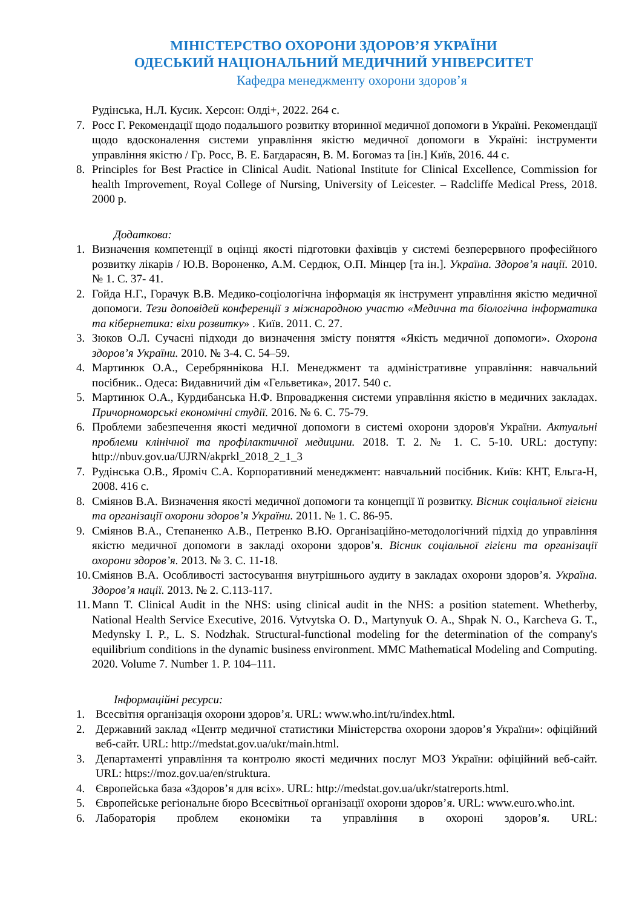МІНІСТЕРСТВО ОХОРОНИ ЗДОРОВ’Я УКРАЇНИ
ОДЕСЬКИЙ НАЦІОНАЛЬНИЙ МЕДИЧНИЙ УНІВЕРСИТЕТ
Кафедра менеджменту охорони здоров’я
Рудінська, Н.Л. Кусик. Херсон: Олді+, 2022. 264 с.
7. Росс Г. Рекомендації щодо подальшого розвитку вторинної медичної допомоги в Україні. Рекомендації щодо вдосконалення системи управління якістю медичної допомоги в Україні: інструменти управління якістю / Гр. Росс, В. Е. Багдарасян, В. М. Богомаз та [ін.] Київ, 2016. 44 с.
8. Principles for Best Practice in Clinical Audit. National Institute for Clinical Excellence, Commission for health Improvement, Royal College of Nursing, University of Leicester. – Radcliffe Medical Press, 2018. 2000 p.
Додаткова:
1. Визначення компетенції в оцінці якості підготовки фахівців у системі безперервного професійного розвитку лікарів / Ю.В. Вороненко, А.М. Сердюк, О.П. Мінцер [та ін.]. Україна. Здоров’я нації. 2010. № 1. С. 37- 41.
2. Гойда Н.Г., Горачук В.В. Медико-соціологічна інформація як інструмент управління якістю медичної допомоги. Тези доповідей конференції з міжнародною участю «Медична та біологічна інформатика та кібернетика: віхи розвитку» . Київ. 2011. С. 27.
3. Зюков О.Л. Сучасні підходи до визначення змісту поняття «Якість медичної допомоги». Охорона здоров’я України. 2010. № 3-4. С. 54–59.
4. Мартинюк О.А., Серебряннікова Н.І. Менеджмент та адміністративне управління: навчальний посібник.. Одеса: Видавничий дім «Гельветика», 2017. 540 с.
5. Мартинюк О.А., Курдибанська Н.Ф. Впровадження системи управління якістю в медичних закладах. Причорноморські економічні студії. 2016. № 6. С. 75-79.
6. Проблеми забезпечення якості медичної допомоги в системі охорони здоров'я України. Актуальні проблеми клінічної та профілактичної медицини. 2018. Т. 2. № 1. С. 5-10. URL: доступу: http://nbuv.gov.ua/UJRN/akprkl_2018_2_1_3
7. Рудінська О.В., Яроміч С.А. Корпоративний менеджмент: навчальний посібник. Київ: КНТ, Ельга-Н, 2008. 416 с.
8. Сміянов В.А. Визначення якості медичної допомоги та концепції її розвитку. Вісник соціальної гігієни та організації охорони здоров’я України. 2011. № 1. С. 86-95.
9. Сміянов В.А., Степаненко А.В., Петренко В.Ю. Організаційно-методологічний підхід до управління якістю медичної допомоги в закладі охорони здоров’я. Вісник соціальної гігієни та організації охорони здоров’я. 2013. № 3. С. 11-18.
10. Сміянов В.А. Особливості застосування внутрішнього аудиту в закладах охорони здоров’я. Україна. Здоров’я нації. 2013. № 2. С.113-117.
11. Mann T. Clinical Audit in the NHS: using clinical audit in the NHS: a position statement. Whetherby, National Health Service Executive, 2016. Vytvytska O. D., Martynyuk O. A., Shpak N. O., Karcheva G. T., Medynsky I. P., L. S. Nodzhak. Structural-functional modeling for the determination of the company's equilibrium conditions in the dynamic business environment. MMC Mathematical Modeling and Computing. 2020. Volume 7. Number 1. P. 104–111.
Інформаційні ресурси:
1. Всесвітня організація охорони здоров’я. URL: www.who.int/ru/index.html.
2. Державний заклад «Центр медичної статистики Міністерства охорони здоров’я України»: офіційний веб-сайт. URL: http://medstat.gov.ua/ukr/main.html.
3. Департаменті управління та контролю якості медичних послуг МОЗ України: офіційний веб-сайт. URL: https://moz.gov.ua/en/struktura.
4. Європейська база «Здоров’я для всіх». URL: http://medstat.gov.ua/ukr/statreports.html.
5. Європейське регіональне бюро Всесвітньої організації охорони здоров’я. URL: www.euro.who.int.
6. Лабораторія проблем економіки та управління в охороні здоров’я. URL: